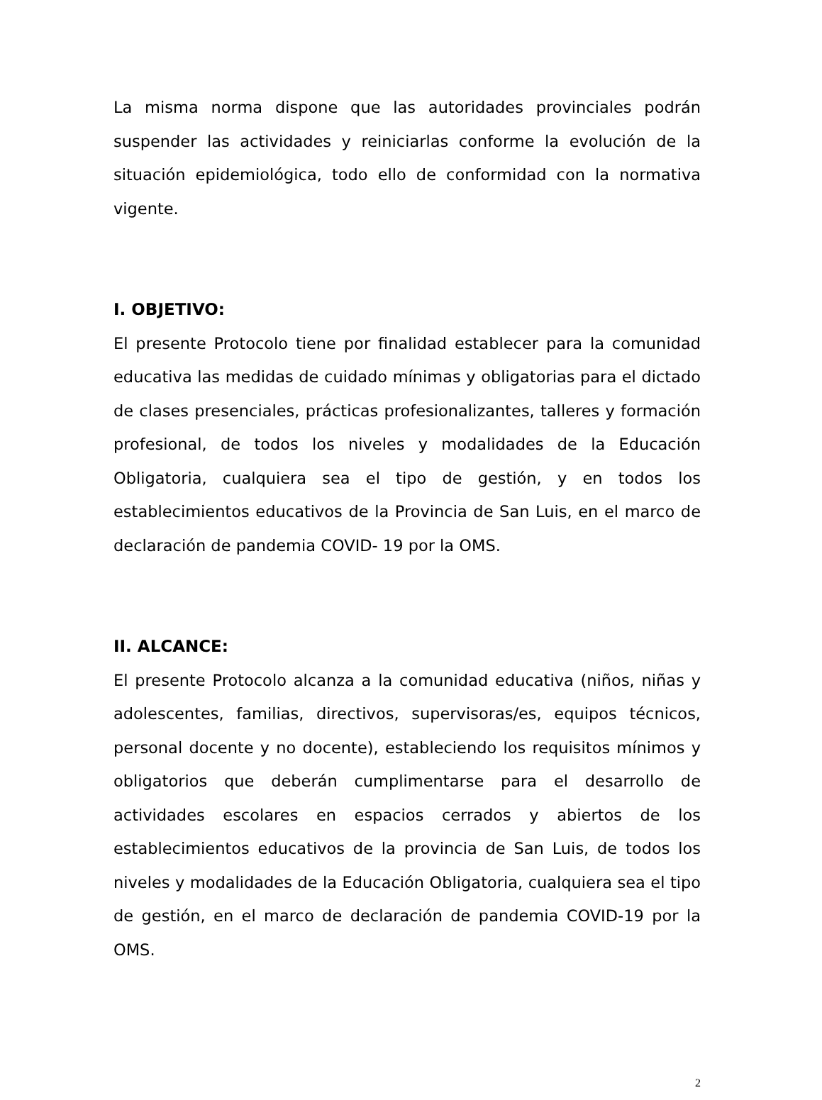La misma norma dispone que las autoridades provinciales podrán suspender las actividades y reiniciarlas conforme la evolución de la situación epidemiológica, todo ello de conformidad con la normativa vigente.
I. OBJETIVO:
El presente Protocolo tiene por finalidad establecer para la comunidad educativa las medidas de cuidado mínimas y obligatorias para el dictado de clases presenciales, prácticas profesionalizantes, talleres y formación profesional, de todos los niveles y modalidades de la Educación Obligatoria, cualquiera sea el tipo de gestión, y en todos los establecimientos educativos de la Provincia de San Luis, en el marco de declaración de pandemia COVID- 19 por la OMS.
II. ALCANCE:
El presente Protocolo alcanza a la comunidad educativa (niños, niñas y adolescentes, familias, directivos, supervisoras/es, equipos técnicos, personal docente y no docente), estableciendo los requisitos mínimos y obligatorios que deberán cumplimentarse para el desarrollo de actividades escolares en espacios cerrados y abiertos de los establecimientos educativos de la provincia de San Luis, de todos los niveles y modalidades de la Educación Obligatoria, cualquiera sea el tipo de gestión, en el marco de declaración de pandemia COVID-19 por la OMS.
2